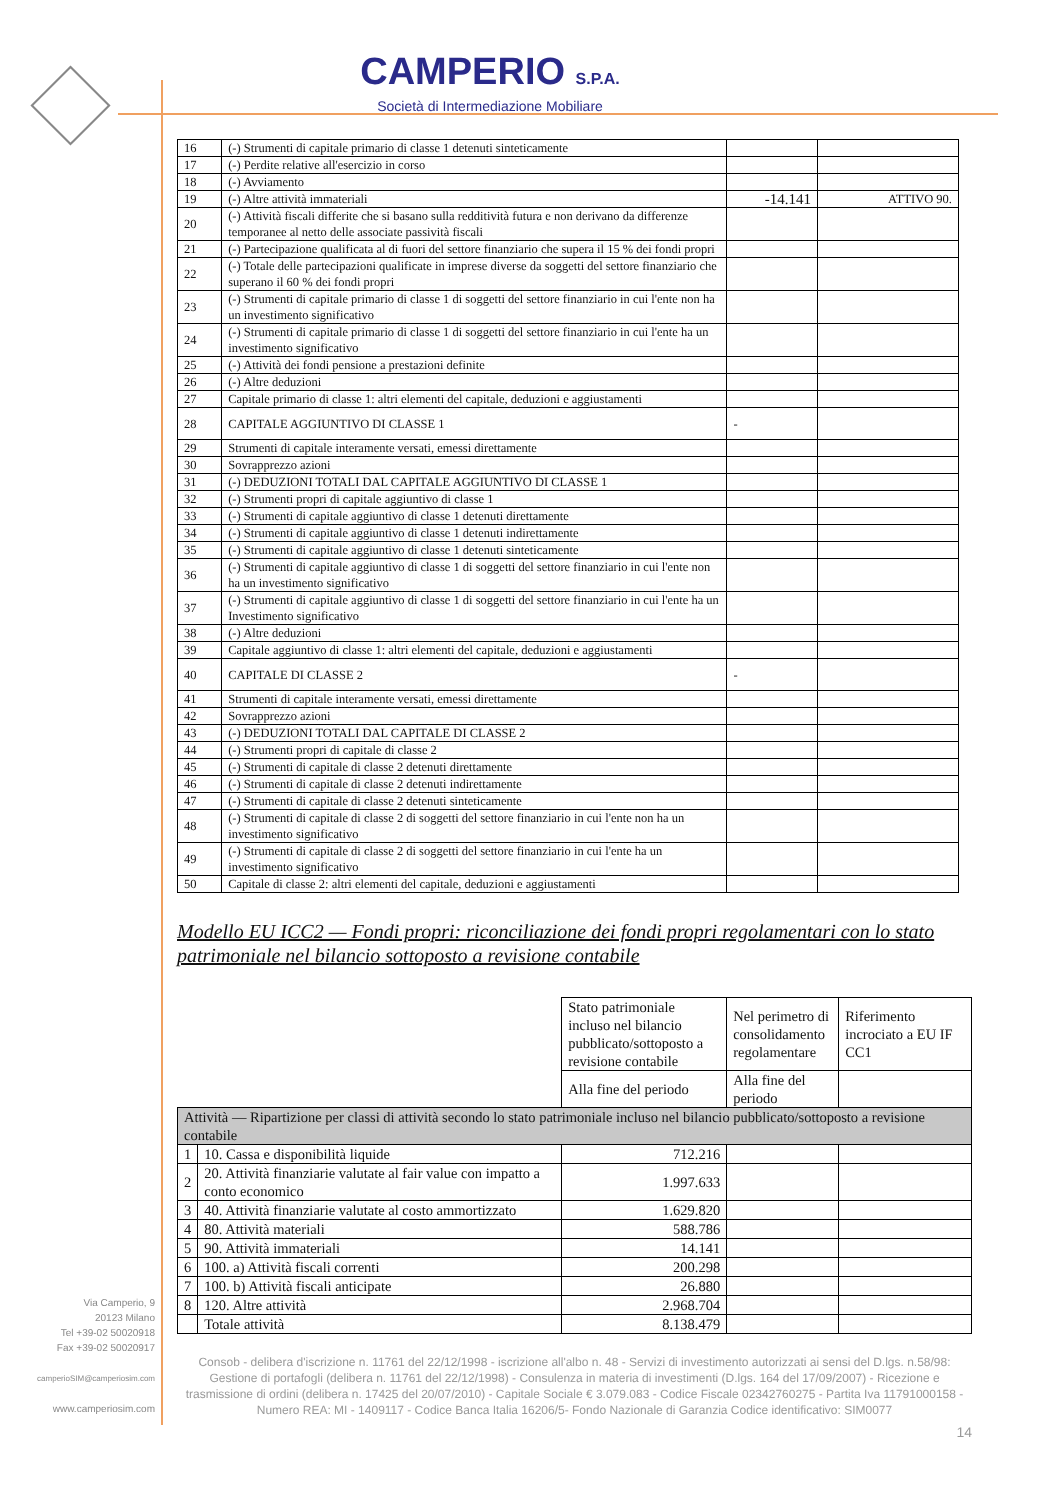CAMPERIO S.P.A.
Società di Intermediazione Mobiliare
| 16 | (-) Strumenti di capitale primario di classe 1 detenuti sinteticamente | | |
| 17 | (-) Perdite relative all'esercizio in corso | | |
| 18 | (-) Avviamento | | |
| 19 | (-) Altre attività immateriali | -14.141 | ATTIVO 90. |
| 20 | (-) Attività fiscali differite che si basano sulla redditività futura e non derivano da differenze temporanee al netto delle associate passività fiscali | | |
| 21 | (-) Partecipazione qualificata al di fuori del settore finanziario che supera il 15 % dei fondi propri | | |
| 22 | (-) Totale delle partecipazioni qualificate in imprese diverse da soggetti del settore finanziario che superano il 60 % dei fondi propri | | |
| 23 | (-) Strumenti di capitale primario di classe 1 di soggetti del settore finanziario in cui l'ente non ha un investimento significativo | | |
| 24 | (-) Strumenti di capitale primario di classe 1 di soggetti del settore finanziario in cui l'ente ha un investimento significativo | | |
| 25 | (-) Attività dei fondi pensione a prestazioni definite | | |
| 26 | (-) Altre deduzioni | | |
| 27 | Capitale primario di classe 1: altri elementi del capitale, deduzioni e aggiustamenti | | |
| 28 | CAPITALE AGGIUNTIVO DI CLASSE 1 | - | |
| 29 | Strumenti di capitale interamente versati, emessi direttamente | | |
| 30 | Sovrapprezzo azioni | | |
| 31 | (-) DEDUZIONI TOTALI DAL CAPITALE AGGIUNTIVO DI CLASSE 1 | | |
| 32 | (-) Strumenti propri di capitale aggiuntivo di classe 1 | | |
| 33 | (-) Strumenti di capitale aggiuntivo di classe 1 detenuti direttamente | | |
| 34 | (-) Strumenti di capitale aggiuntivo di classe 1 detenuti indirettamente | | |
| 35 | (-) Strumenti di capitale aggiuntivo di classe 1 detenuti sinteticamente | | |
| 36 | (-) Strumenti di capitale aggiuntivo di classe 1 di soggetti del settore finanziario in cui l'ente non ha un investimento significativo | | |
| 37 | (-) Strumenti di capitale aggiuntivo di classe 1 di soggetti del settore finanziario in cui l'ente ha un Investimento significativo | | |
| 38 | (-) Altre deduzioni | | |
| 39 | Capitale aggiuntivo di classe 1: altri elementi del capitale, deduzioni e aggiustamenti | | |
| 40 | CAPITALE DI CLASSE 2 | - | |
| 41 | Strumenti di capitale interamente versati, emessi direttamente | | |
| 42 | Sovrapprezzo azioni | | |
| 43 | (-) DEDUZIONI TOTALI DAL CAPITALE DI CLASSE 2 | | |
| 44 | (-) Strumenti propri di capitale di classe 2 | | |
| 45 | (-) Strumenti di capitale di classe 2 detenuti direttamente | | |
| 46 | (-) Strumenti di capitale di classe 2 detenuti indirettamente | | |
| 47 | (-) Strumenti di capitale di classe 2 detenuti sinteticamente | | |
| 48 | (-) Strumenti di capitale di classe 2 di soggetti del settore finanziario in cui l'ente non ha un investimento significativo | | |
| 49 | (-) Strumenti di capitale di classe 2 di soggetti del settore finanziario in cui l'ente ha un investimento significativo | | |
| 50 | Capitale di classe 2: altri elementi del capitale, deduzioni e aggiustamenti | | |
Modello EU ICC2 — Fondi propri: riconciliazione dei fondi propri regolamentari con lo stato patrimoniale nel bilancio sottoposto a revisione contabile
| | | Stato patrimoniale incluso nel bilancio pubblicato/sottoposto a revisione contabile | Nel perimetro di consolidamento regolamentare | Riferimento incrociato a EU IF CC1 |
| | | Alla fine del periodo | Alla fine del periodo | |
| Attività — Ripartizione per classi di attività secondo lo stato patrimoniale incluso nel bilancio pubblicato/sottoposto a revisione contabile | | | | |
| 1 | 10. Cassa e disponibilità liquide | 712.216 | | |
| 2 | 20. Attività finanziarie valutate al fair value con impatto a conto economico | 1.997.633 | | |
| 3 | 40. Attività finanziarie valutate al costo ammortizzato | 1.629.820 | | |
| 4 | 80. Attività materiali | 588.786 | | |
| 5 | 90. Attività immateriali | 14.141 | | |
| 6 | 100. a) Attività fiscali correnti | 200.298 | | |
| 7 | 100. b) Attività fiscali anticipate | 26.880 | | |
| 8 | 120. Altre attività | 2.968.704 | | |
| | Totale attività | 8.138.479 | | |
Consob - delibera d'iscrizione n. 11761 del 22/12/1998 - iscrizione all'albo n. 48 - Servizi di investimento autorizzati ai sensi del D.lgs. n.58/98: Gestione di portafogli (delibera n. 11761 del 22/12/1998) - Consulenza in materia di investimenti (D.lgs. 164 del 17/09/2007) - Ricezione e trasmissione di ordini (delibera n. 17425 del 20/07/2010) - Capitale Sociale € 3.079.083 - Codice Fiscale 02342760275 - Partita Iva 11791000158 - Numero REA: MI - 1409117 - Codice Banca Italia 16206/5- Fondo Nazionale di Garanzia Codice identificativo: SIM0077
14
Via Camperio, 9
20123 Milano
Tel +39-02 50020918
Fax +39-02 50020917
camperioSIM@camperiosim.com
www.camperiosim.com